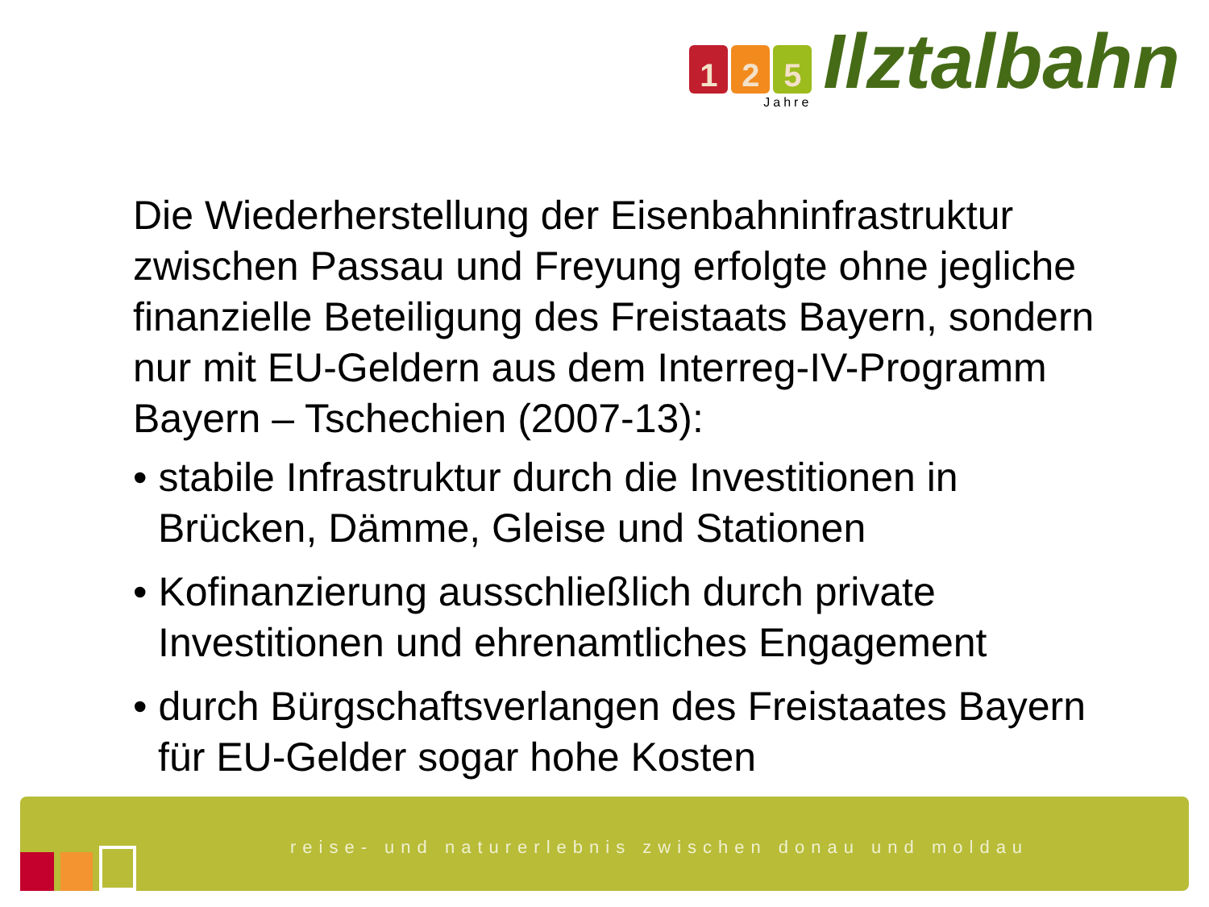1 2 5
Jahre
Ilztalbahn
Die Wiederherstellung der Eisenbahninfrastruktur zwischen Passau und Freyung erfolgte ohne jeg­liche finanzielle Beteiligung des Freistaats Bayern, sondern nur mit EU-Geldern aus dem Interreg-IV-Programm Bayern – Tschechien (2007-13):
• stabile Infrastruktur durch die Investitionen in Brücken, Dämme, Gleise und Stationen
• Kofinanzierung ausschließlich durch private Investitionen und ehrenamtliches Engagement
• durch Bürgschaftsverlangen des Freistaates Bayern für EU-Gelder sogar hohe Kosten
reise- und naturerlebnis zwischen donau und moldau